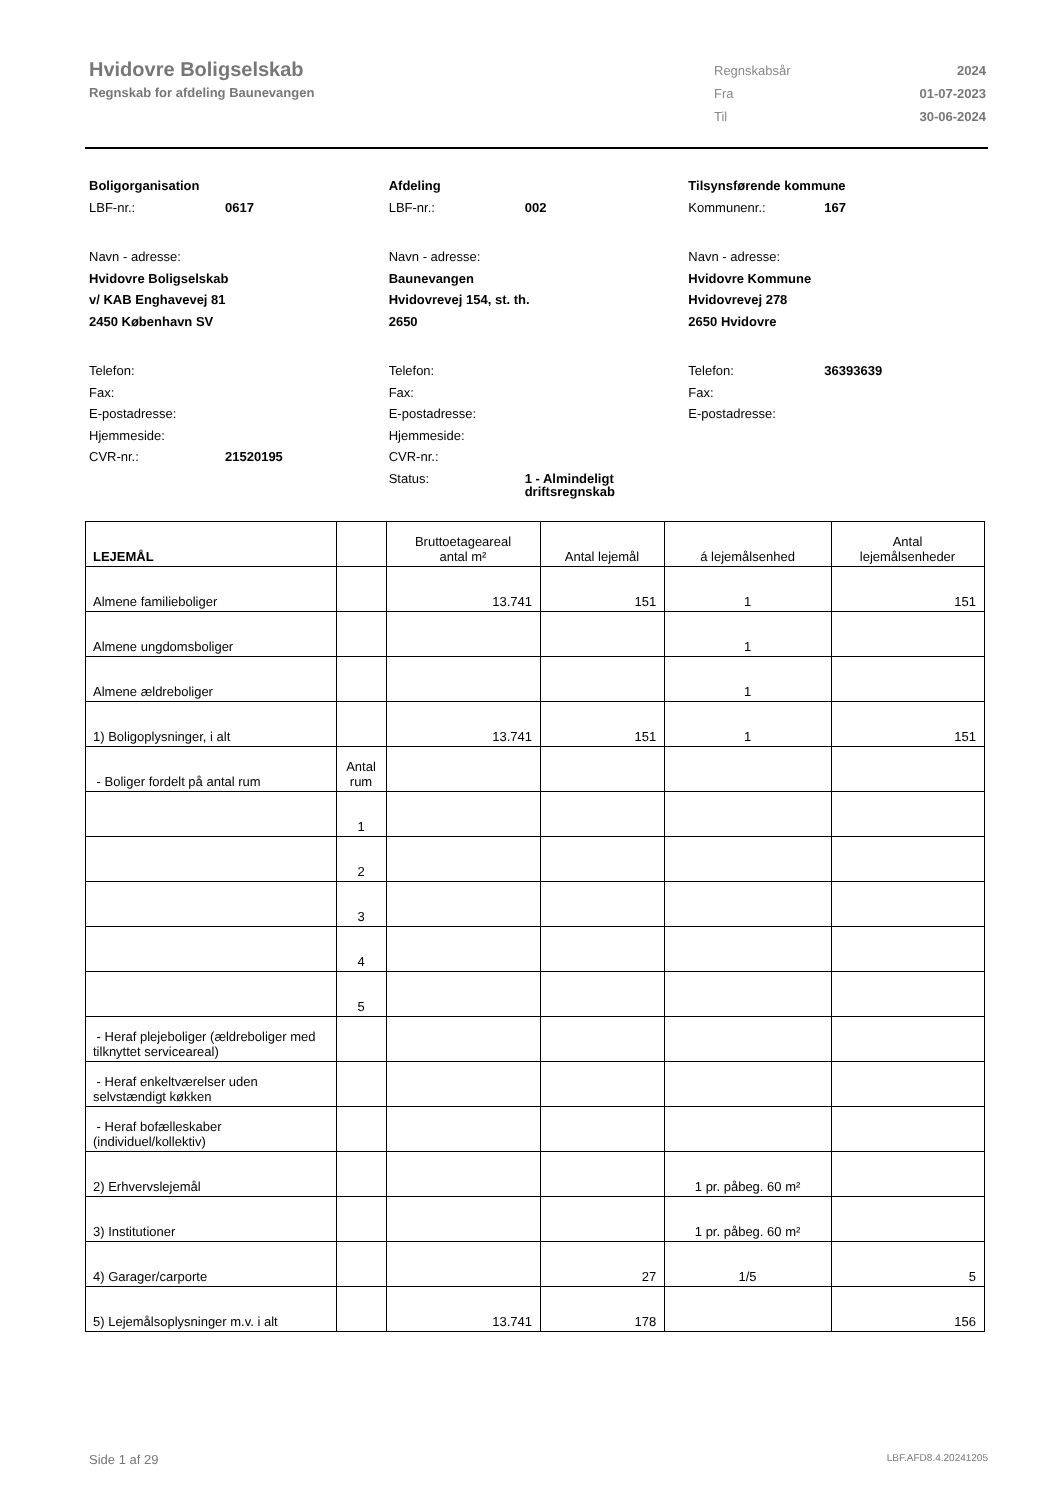Hvidovre Boligselskab
Regnskab for afdeling Baunevangen
| Regnskabsår | 2024 |
| Fra | 01-07-2023 |
| Til | 30-06-2024 |
Boligorganisation
LBF-nr.: 0617
Navn - adresse:
Hvidovre Boligselskab
v/ KAB Enghavevej 81
2450 København SV
Telefon:
Fax:
E-postadresse:
Hjemmeside:
CVR-nr.: 21520195
Afdeling
LBF-nr.: 002
Navn - adresse:
Baunevangen
Hvidovrevej 154, st. th.
2650
Telefon:
Fax:
E-postadresse:
Hjemmeside:
CVR-nr.:
Status: 1 - Almindeligt
driftsregnskab
Tilsynsførende kommune
Kommunenr.: 167
Navn - adresse:
Hvidovre Kommune
Hvidovrevej 278
2650 Hvidovre
Telefon: 36393639
Fax:
E-postadresse:
| LEJEMÅL | | Bruttoetageareal antal m² | Antal lejemål | á lejemålsenhed | Antal lejemålsenheder |
| --- | --- | --- | --- | --- | --- |
| Almene familieboliger | | 13.741 | 151 | 1 | 151 |
| Almene ungdomsboliger | | | | 1 | |
| Almene ældreboliger | | | | 1 | |
| 1) Boligoplysninger, i alt | | 13.741 | 151 | 1 | 151 |
| - Boliger fordelt på antal rum | Antal rum | | | | |
| | 1 | | | | |
| | 2 | | | | |
| | 3 | | | | |
| | 4 | | | | |
| | 5 | | | | |
| - Heraf plejeboliger (ældreboliger med tilknyttet serviceareal) | | | | | |
| - Heraf enkeltværelser uden selvstændigt køkken | | | | | |
| - Heraf bofælleskaber (individuel/kollektiv) | | | | | |
| 2) Erhvervslejemål | | | | 1 pr. påbeg. 60 m² | |
| 3) Institutioner | | | | 1 pr. påbeg. 60 m² | |
| 4) Garager/carporte | | | 27 | 1/5 | 5 |
| 5) Lejemålsoplysninger m.v. i alt | | 13.741 | 178 | | 156 |
Side 1 af 29 LBF.AFD8.4.20241205